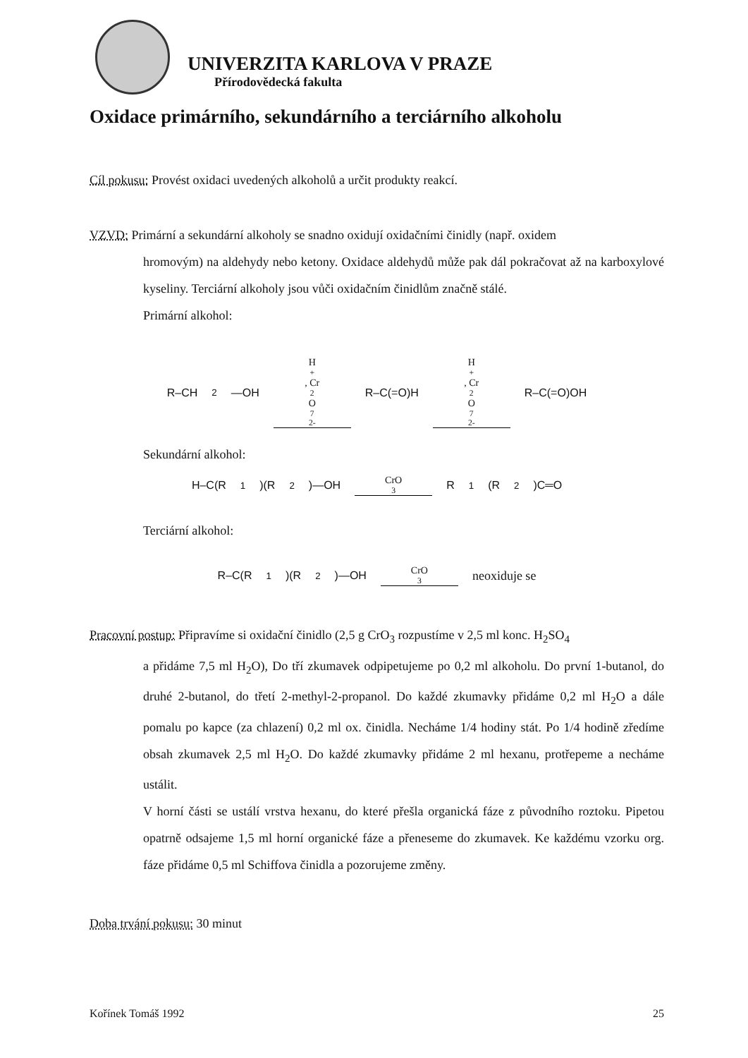UNIVERZITA KARLOVA V PRAZE
Přírodovědecká fakulta
Oxidace primárního, sekundárního a terciárního alkoholu
Cíl pokusu: Provést oxidaci uvedených alkoholů a určit produkty reakcí.
VZVD: Primární a sekundární alkoholy se snadno oxidují oxidačními činidly (např. oxidem
hromovým) na aldehydy nebo ketony. Oxidace aldehydů může pak dál pokračovat až na karboxylové kyseliny. Terciární alkoholy jsou vůči oxidačním činidlům značně stálé.
Primární alkohol:
R–CH<sub>2</sub>—OH H<sup>+</sup>, Cr<sub>2</sub>O<sub>7</sub><sup>2-</sup> R–C(=O)H H<sup>+</sup>, Cr<sub>2</sub>O<sub>7</sub><sup>2-</sup> R–C(=O)OH
Sekundární alkohol:
H–C(R<sup>1</sup>)(R<sup>2</sup>)—OH CrO<sub>3</sub> R<sup>1</sup>(R<sup>2</sup>)C═O
Terciární alkohol:
R–C(R<sup>1</sup>)(R<sup>2</sup>)—OH CrO<sub>3</sub> neoxiduje se
Pracovní postup: Připravíme si oxidační činidlo (2,5 g CrO<sub>3</sub> rozpustíme v 2,5 ml konc. H<sub>2</sub>SO<sub>4</sub>
a přidáme 7,5 ml H<sub>2</sub>O), Do tří zkumavek odpipetujeme po 0,2 ml alkoholu. Do první 1-butanol, do druhé 2-butanol, do třetí 2-methyl-2-propanol. Do každé zkumavky přidáme 0,2 ml H<sub>2</sub>O a dále pomalu po kapce (za chlazení) 0,2 ml ox. činidla. Necháme 1/4 hodiny stát. Po 1/4 hodině zředíme obsah zkumavek 2,5 ml H<sub>2</sub>O. Do každé zkumavky přidáme 2 ml hexanu, protřepeme a necháme ustálit.
V horní části se ustálí vrstva hexanu, do které přešla organická fáze z původního roztoku. Pipetou opatrně odsajeme 1,5 ml horní organické fáze a přeneseme do zkumavek. Ke každému vzorku org. fáze přidáme 0,5 ml Schiffova činidla a pozorujeme změny.
Doba trvání pokusu: 30 minut
Kořínek Tomáš 1992 25